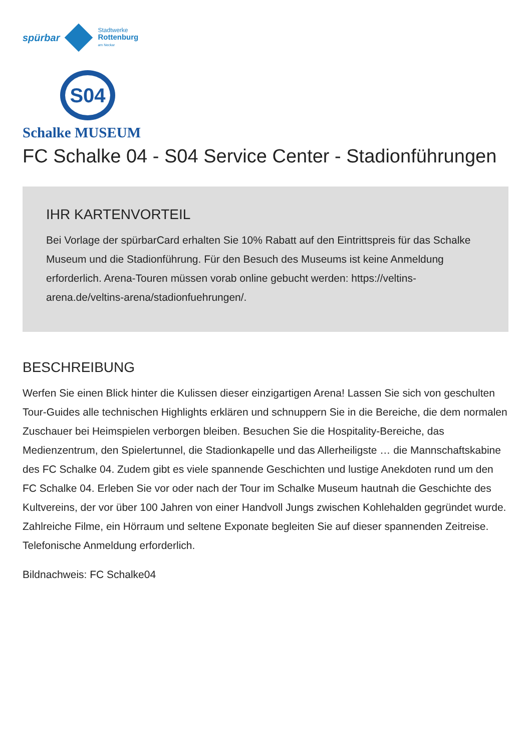spürbar
Stadtwerke
Rottenburg
am Neckar
S04
Schalke MUSEUM
FC Schalke 04 - S04 Service Center - Stadionführungen
IHR KARTENVORTEIL
Bei Vorlage der spürbarCard erhalten Sie 10% Rabatt auf den Eintrittspreis für das Schalke Museum und die Stadionführung. Für den Besuch des Museums ist keine Anmeldung erforderlich. Arena-Touren müssen vorab online gebucht werden: https://veltins-arena.de/veltins-arena/stadionfuehrungen/.
BESCHREIBUNG
Werfen Sie einen Blick hinter die Kulissen dieser einzigartigen Arena! Lassen Sie sich von geschulten Tour-Guides alle technischen Highlights erklären und schnuppern Sie in die Bereiche, die dem normalen Zuschauer bei Heimspielen verborgen bleiben. Besuchen Sie die Hospitality-Bereiche, das Medienzentrum, den Spielertunnel, die Stadionkapelle und das Allerheiligste … die Mannschaftskabine des FC Schalke 04. Zudem gibt es viele spannende Geschichten und lustige Anekdoten rund um den FC Schalke 04. Erleben Sie vor oder nach der Tour im Schalke Museum hautnah die Geschichte des Kultvereins, der vor über 100 Jahren von einer Handvoll Jungs zwischen Kohlehalden gegründet wurde. Zahlreiche Filme, ein Hörraum und seltene Exponate begleiten Sie auf dieser spannenden Zeitreise. Telefonische Anmeldung erforderlich.
Bildnachweis: FC Schalke04